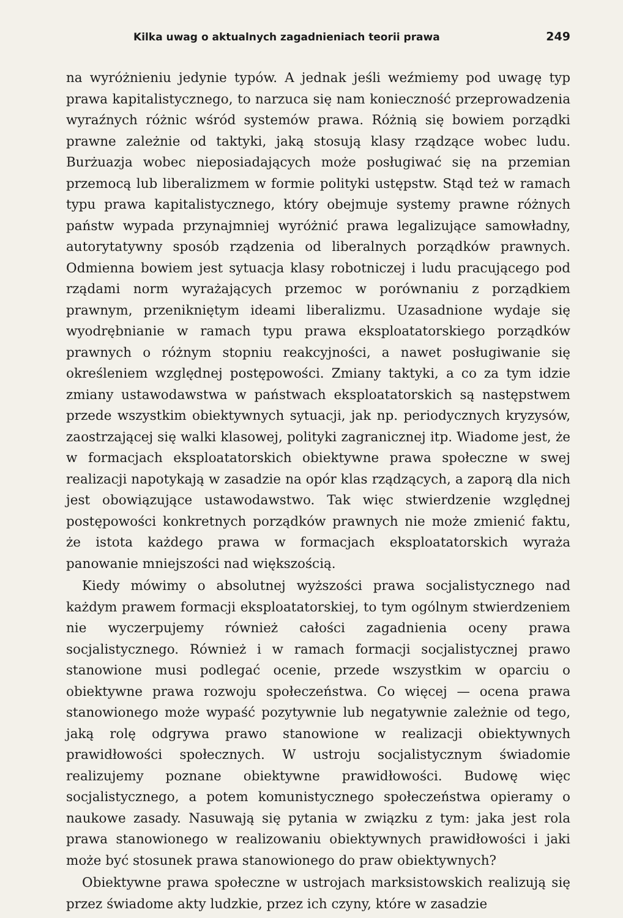Kilka uwag o aktualnych zagadnieniach teorii prawa 249
na wyróżnieniu jedynie typów. A jednak jeśli weźmiemy pod uwagę typ prawa kapitalistycznego, to narzuca się nam konieczność przeprowadzenia wyraźnych różnic wśród systemów prawa. Różnią się bowiem porządki prawne zależnie od taktyki, jaką stosują klasy rządzące wobec ludu. Burżuazja wobec nieposiadających może posługiwać się na przemian przemocą lub liberalizmem w formie polityki ustępstw. Stąd też w ramach typu prawa kapitalistycznego, który obejmuje systemy prawne różnych państw wypada przynajmniej wyróżnić prawa legalizujące samowładny, autorytatywny sposób rządzenia od liberalnych porządków prawnych. Odmienna bowiem jest sytuacja klasy robotniczej i ludu pracującego pod rządami norm wyrażających przemoc w porównaniu z porządkiem prawnym, przenikniętym ideami liberalizmu. Uzasadnione wydaje się wyodrębnianie w ramach typu prawa eksploatatorskiego porządków prawnych o różnym stopniu reakcyjności, a nawet posługiwanie się określeniem względnej postępowości. Zmiany taktyki, a co za tym idzie zmiany ustawodawstwa w państwach eksploatatorskich są następstwem przede wszystkim obiektywnych sytuacji, jak np. periodycznych kryzysów, zaostrzającej się walki klasowej, polityki zagranicznej itp. Wiadome jest, że w formacjach eksploatatorskich obiektywne prawa społeczne w swej realizacji napotykają w zasadzie na opór klas rządzących, a zaporą dla nich jest obowiązujące ustawodawstwo. Tak więc stwierdzenie względnej postępowości konkretnych porządków prawnych nie może zmienić faktu, że istota każdego prawa w formacjach eksploatatorskich wyraża panowanie mniejszości nad większością.
Kiedy mówimy o absolutnej wyższości prawa socjalistycznego nad każdym prawem formacji eksploatatorskiej, to tym ogólnym stwierdzeniem nie wyczerpujemy również całości zagadnienia oceny prawa socjalistycznego. Również i w ramach formacji socjalistycznej prawo stanowione musi podlegać ocenie, przede wszystkim w oparciu o obiektywne prawa rozwoju społeczeństwa. Co więcej — ocena prawa stanowionego może wypaść pozytywnie lub negatywnie zależnie od tego, jaką rolę odgrywa prawo stanowione w realizacji obiektywnych prawidłowości społecznych. W ustroju socjalistycznym świadomie realizujemy poznane obiektywne prawidłowości. Budowę więc socjalistycznego, a potem komunistycznego społeczeństwa opieramy o naukowe zasady. Nasuwają się pytania w związku z tym: jaka jest rola prawa stanowionego w realizowaniu obiektywnych prawidłowości i jaki może być stosunek prawa stanowionego do praw obiektywnych?
Obiektywne prawa społeczne w ustrojach marksistowskich realizują się przez świadome akty ludzkie, przez ich czyny, które w zasadzie